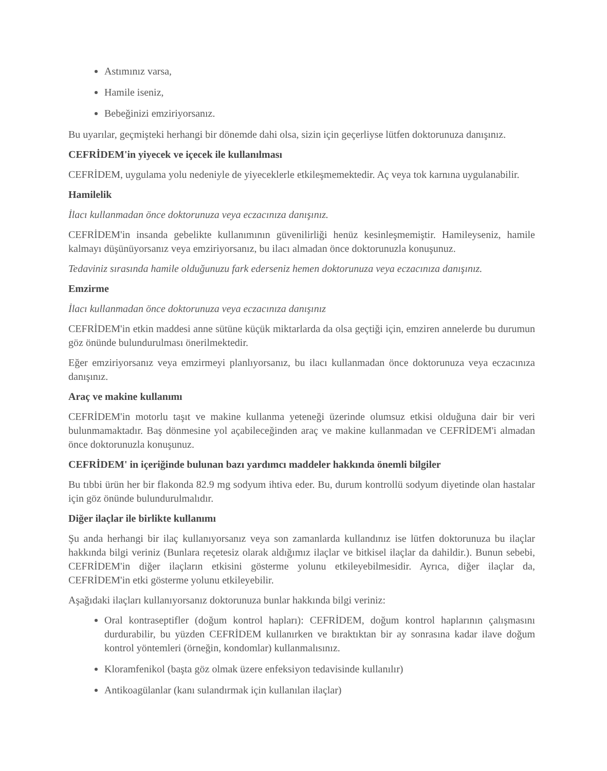Astımınız varsa,
Hamile iseniz,
Bebeğinizi emziriyorsanız.
Bu uyarılar, geçmişteki herhangi bir dönemde dahi olsa, sizin için geçerliyse lütfen doktorunuza danışınız.
CEFRİDEM'in yiyecek ve içecek ile kullanılması
CEFRİDEM, uygulama yolu nedeniyle de yiyeceklerle etkileşmemektedir. Aç veya tok karnına uygulanabilir.
Hamilelik
İlacı kullanmadan önce doktorunuza veya eczacınıza danışınız.
CEFRİDEM'in insanda gebelikte kullanımının güvenilirliği henüz kesinleşmemiştir. Hamileyseniz, hamile kalmayı düşünüyorsanız veya emziriyorsanız, bu ilacı almadan önce doktorunuzla konuşunuz.
Tedaviniz sırasında hamile olduğunuzu fark ederseniz hemen doktorunuza veya eczacınıza danışınız.
Emzirme
İlacı kullanmadan önce doktorunuza veya eczacınıza danışınız
CEFRİDEM'in etkin maddesi anne sütüne küçük miktarlarda da olsa geçtiği için, emziren annelerde bu durumun göz önünde bulundurulması önerilmektedir.
Eğer emziriyorsanız veya emzirmeyi planlıyorsanız, bu ilacı kullanmadan önce doktorunuza veya eczacınıza danışınız.
Araç ve makine kullanımı
CEFRİDEM'in motorlu taşıt ve makine kullanma yeteneği üzerinde olumsuz etkisi olduğuna dair bir veri bulunmamaktadır. Baş dönmesine yol açabileceğinden araç ve makine kullanmadan ve CEFRİDEM'i almadan önce doktorunuzla konuşunuz.
CEFRİDEM' in içeriğinde bulunan bazı yardımcı maddeler hakkında önemli bilgiler
Bu tıbbi ürün her bir flakonda 82.9 mg sodyum ihtiva eder. Bu, durum kontrollü sodyum diyetinde olan hastalar için göz önünde bulundurulmalıdır.
Diğer ilaçlar ile birlikte kullanımı
Şu anda herhangi bir ilaç kullanıyorsanız veya son zamanlarda kullandınız ise lütfen doktorunuza bu ilaçlar hakkında bilgi veriniz (Bunlara reçetesiz olarak aldığımız ilaçlar ve bitkisel ilaçlar da dahildir.). Bunun sebebi, CEFRİDEM'in diğer ilaçların etkisini gösterme yolunu etkileyebilmesidir. Ayrıca, diğer ilaçlar da, CEFRİDEM'in etki gösterme yolunu etkileyebilir.
Aşağıdaki ilaçları kullanıyorsanız doktorunuza bunlar hakkında bilgi veriniz:
Oral kontraseptifler (doğum kontrol hapları): CEFRİDEM, doğum kontrol haplarının çalışmasını durdurabilir, bu yüzden CEFRİDEM kullanırken ve bıraktıktan bir ay sonrasına kadar ilave doğum kontrol yöntemleri (örneğin, kondomlar) kullanmalısınız.
Kloramfenikol (başta göz olmak üzere enfeksiyon tedavisinde kullanılır)
Antikoagülanlar (kanı sulandırmak için kullanılan ilaçlar)